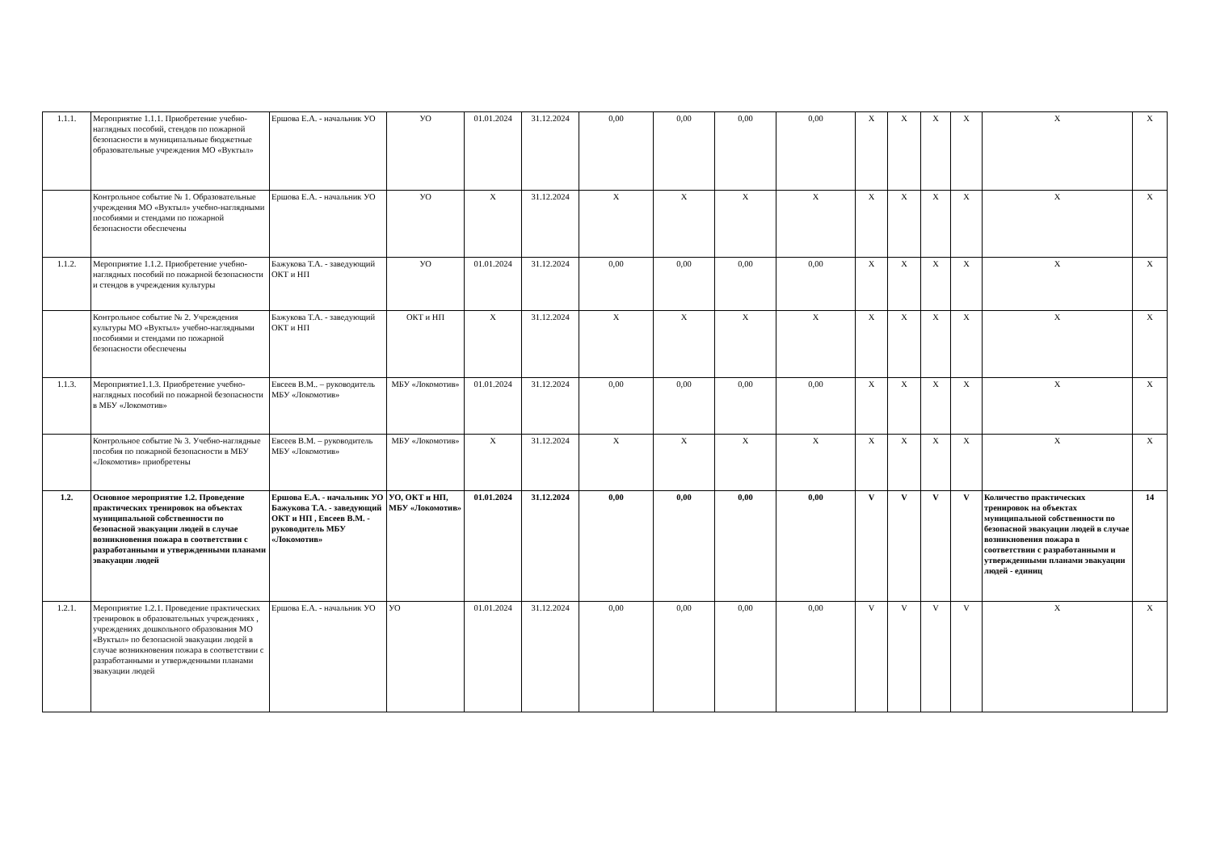| 1.1.1. | Мероприятие 1.1.1. Приобретение учебно-наглядных пособий, стендов по пожарной безопасности в муниципальные бюджетные образовательные учреждения МО «Вуктыл» | Ершова Е.А. - начальник УО | УО | 01.01.2024 | 31.12.2024 | 0,00 | 0,00 | 0,00 | 0,00 | X | X | X | X | X | X |
| | Контрольное событие № 1. Образовательные учреждения МО «Вуктыл» учебно-наглядными пособиями и стендами по пожарной безопасности обеспечены | Ершова Е.А. - начальник УО | УО | X | 31.12.2024 | X | X | X | X | X | X | X | X | X | X |
| 1.1.2. | Мероприятие 1.1.2. Приобретение учебно-наглядных пособий по пожарной безопасности и стендов в учреждения культуры | Бажукова Т.А. - заведующий ОКТ и НП | УО | 01.01.2024 | 31.12.2024 | 0,00 | 0,00 | 0,00 | 0,00 | X | X | X | X | X | X |
| | Контрольное событие № 2. Учреждения культуры МО «Вуктыл» учебно-наглядными пособиями и стендами по пожарной безопасности обеспечены | Бажукова Т.А. - заведующий ОКТ и НП | ОКТ и НП | X | 31.12.2024 | X | X | X | X | X | X | X | X | X | X |
| 1.1.3. | Мероприятие1.1.3. Приобретение учебно-наглядных пособий по пожарной безопасности в МБУ «Локомотив» | Евсеев В.М.. – руководитель МБУ «Локомотив» | МБУ «Локомотив» | 01.01.2024 | 31.12.2024 | 0,00 | 0,00 | 0,00 | 0,00 | X | X | X | X | X | X |
| | Контрольное событие № 3. Учебно-наглядные пособия по пожарной безопасности в МБУ «Локомотив» приобретены | Евсеев В.М. – руководитель МБУ «Локомотив» | МБУ «Локомотив» | X | 31.12.2024 | X | X | X | X | X | X | X | X | X | X |
| 1.2. | Основное мероприятие 1.2. Проведение практических тренировок на объектах муниципальной собственности по безопасной эвакуации людей в случае возникновения пожара в соответствии с разработанными и утвержденными планами эвакуации людей | Ершова Е.А. - начальник УО Бажукова Т.А. - заведующий ОКТ и НП , Евсеев В.М. - руководитель МБУ «Локомотив» | УО, ОКТ и НП, МБУ «Локомотив» | 01.01.2024 | 31.12.2024 | 0,00 | 0,00 | 0,00 | 0,00 | V | V | V | V | Количество практических тренировок на объектах муниципальной собственности по безопасной эвакуации людей в случае возникновения пожара в соответствии с разработанными и утвержденными планами эвакуации людей - единиц | 14 |
| 1.2.1. | Мероприятие 1.2.1. Проведение практических тренировок в образовательных учреждениях , учреждениях дошкольного образования МО «Вуктыл» по безопасной эвакуации людей в случае возникновения пожара в соответствии с разработанными и утвержденными планами эвакуации людей | Ершова Е.А. - начальник УО | УО | 01.01.2024 | 31.12.2024 | 0,00 | 0,00 | 0,00 | 0,00 | V | V | V | V | X | X |